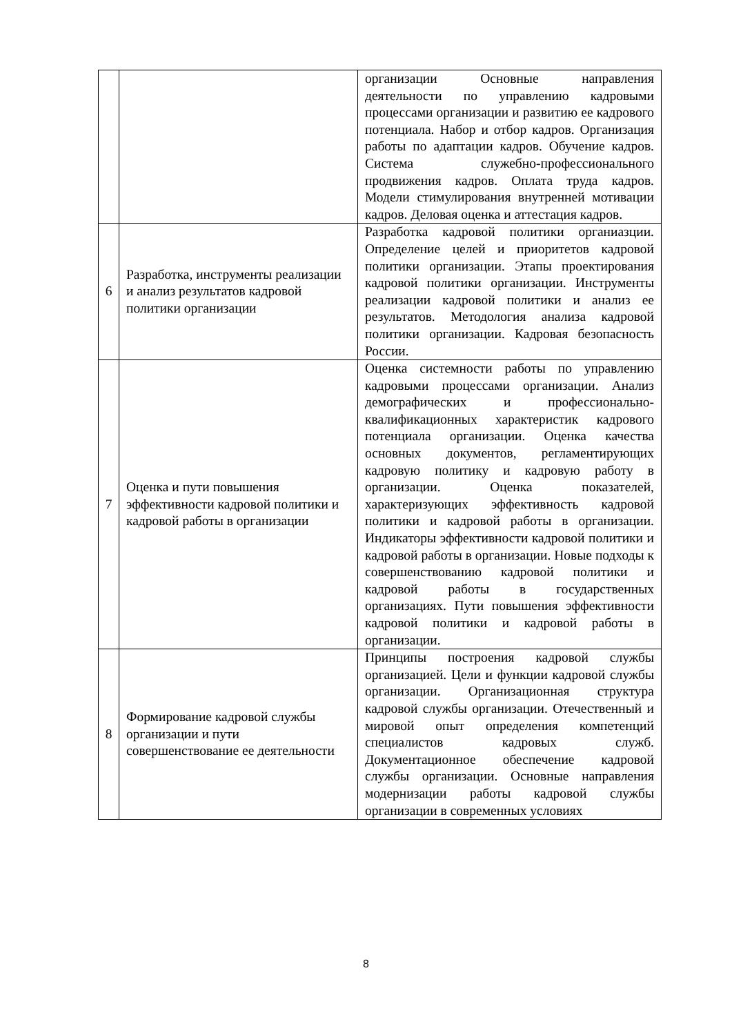| | | организации Основные направления деятельности по управлению кадровыми процессами организации и развитию ее кадрового потенциала. Набор и отбор кадров. Организация работы по адаптации кадров. Обучение кадров. Система служебно-профессионального продвижения кадров. Оплата труда кадров. Модели стимулирования внутренней мотивации кадров. Деловая оценка и аттестация кадров. |
| 6 | Разработка, инструменты реализации и анализ результатов кадровой политики организации | Разработка кадровой политики органиазции. Определение целей и приоритетов кадровой политики организации. Этапы проектирования кадровой политики организации. Инструменты реализации кадровой политики и анализ ее результатов. Методология анализа кадровой политики организации. Кадровая безопасность России. |
| 7 | Оценка и пути повышения эффективности кадровой политики и кадровой работы в организации | Оценка системности работы по управлению кадровыми процессами организации. Анализ демографических и профессионально-квалификационных характеристик кадрового потенциала организации. Оценка качества основных документов, регламентирующих кадровую политику и кадровую работу в организации. Оценка показателей, характеризующих эффективность кадровой политики и кадровой работы в организации. Индикаторы эффективности кадровой политики и кадровой работы в организации. Новые подходы к совершенствованию кадровой политики и кадровой работы в государственных организациях. Пути повышения эффективности кадровой политики и кадровой работы в организации. |
| 8 | Формирование кадровой службы организации и пути совершенствование ее деятельности | Принципы построения кадровой службы организацией. Цели и функции кадровой службы организации. Организационная структура кадровой службы организации. Отечественный и мировой опыт определения компетенций специалистов кадровых служб. Документационное обеспечение кадровой службы организации. Основные направления модернизации работы кадровой службы организации в современных условиях |
8